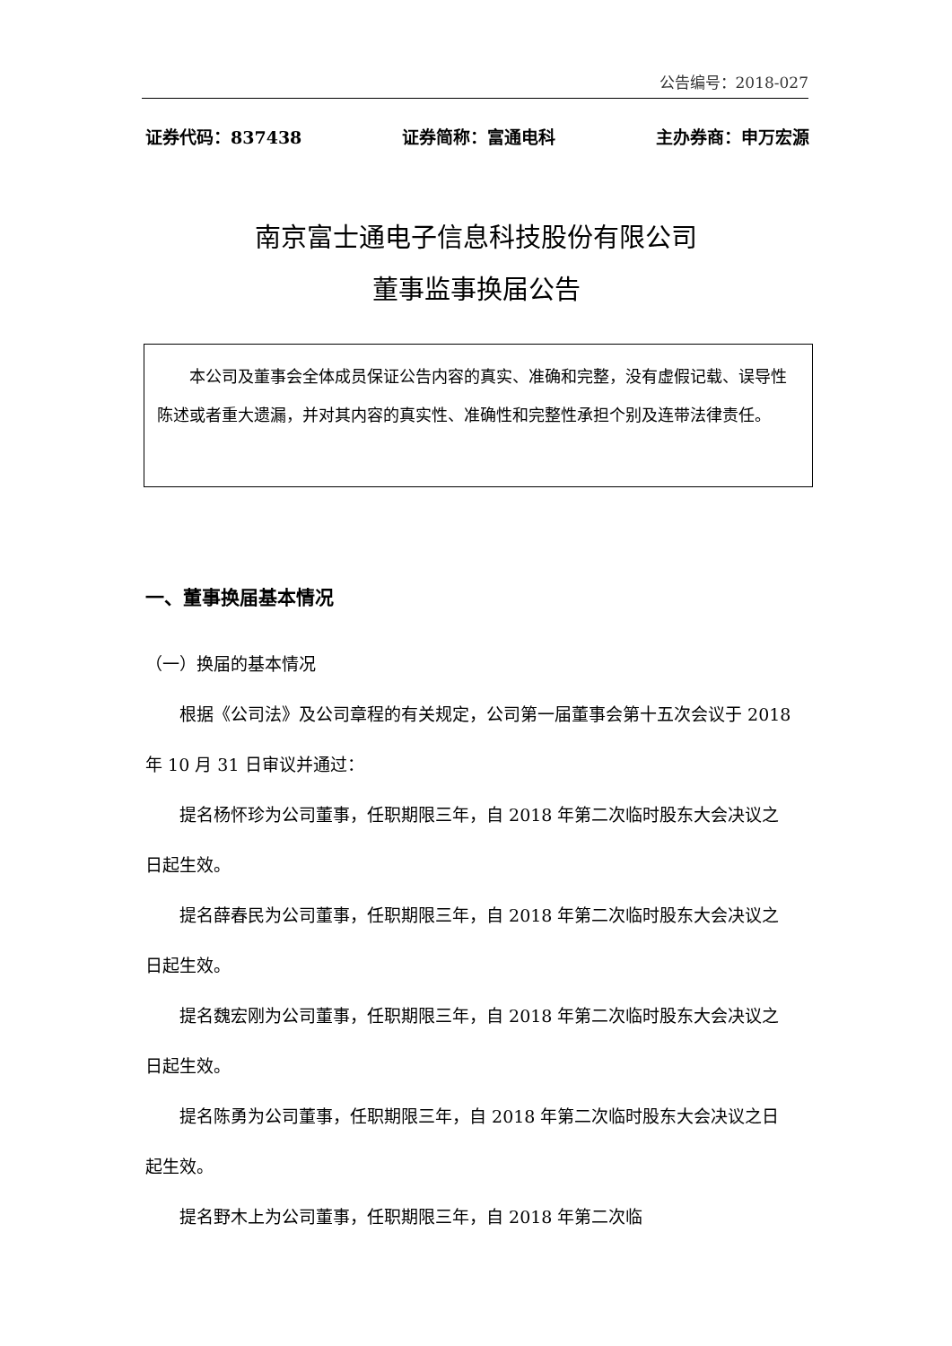公告编号：2018-027
证券代码：837438 证券简称：富通电科 主办券商：申万宏源
南京富士通电子信息科技股份有限公司
董事监事换届公告
本公司及董事会全体成员保证公告内容的真实、准确和完整，没有虚假记载、误导性陈述或者重大遗漏，并对其内容的真实性、准确性和完整性承担个别及连带法律责任。
一、董事换届基本情况
（一）换届的基本情况
根据《公司法》及公司章程的有关规定，公司第一届董事会第十五次会议于 2018 年 10 月 31 日审议并通过：
提名杨怀珍为公司董事，任职期限三年，自 2018 年第二次临时股东大会决议之日起生效。
提名薛春民为公司董事，任职期限三年，自 2018 年第二次临时股东大会决议之日起生效。
提名魏宏刚为公司董事，任职期限三年，自 2018 年第二次临时股东大会决议之日起生效。
提名陈勇为公司董事，任职期限三年，自 2018 年第二次临时股东大会决议之日起生效。
提名野木上为公司董事，任职期限三年，自 2018 年第二次临